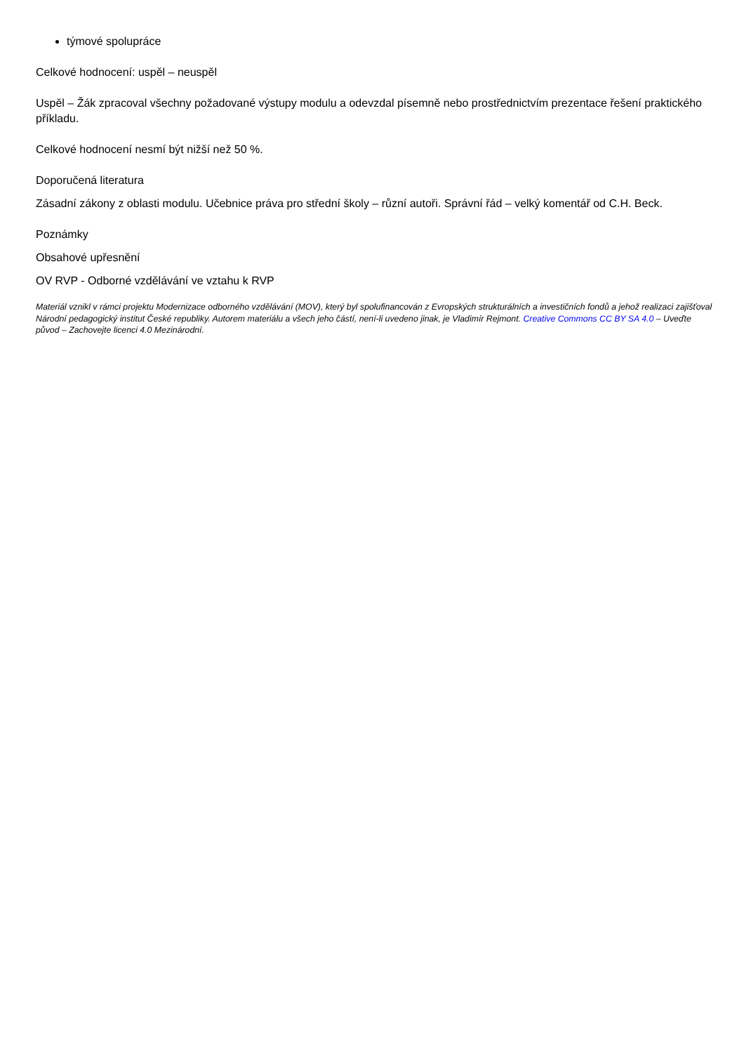týmové spolupráce
Celkové hodnocení: uspěl – neuspěl
Uspěl – Žák zpracoval všechny požadované výstupy modulu a odevzdal písemně nebo prostřednictvím prezentace řešení praktického příkladu.
Celkové hodnocení nesmí být nižší než 50 %.
Doporučená literatura
Zásadní zákony z oblasti modulu. Učebnice práva pro střední školy – různí autoři. Správní řád – velký komentář od C.H. Beck.
Poznámky
Obsahové upřesnění
OV RVP - Odborné vzdělávání ve vztahu k RVP
Materiál vznikl v rámci projektu Modernizace odborného vzdělávání (MOV), který byl spolufinancován z Evropských strukturálních a investičních fondů a jehož realizaci zajišťoval Národní pedagogický institut České republiky. Autorem materiálu a všech jeho částí, není-li uvedeno jinak, je Vladimír Rejmont. Creative Commons CC BY SA 4.0 – Uveďte původ – Zachovejte licenci 4.0 Mezinárodní.